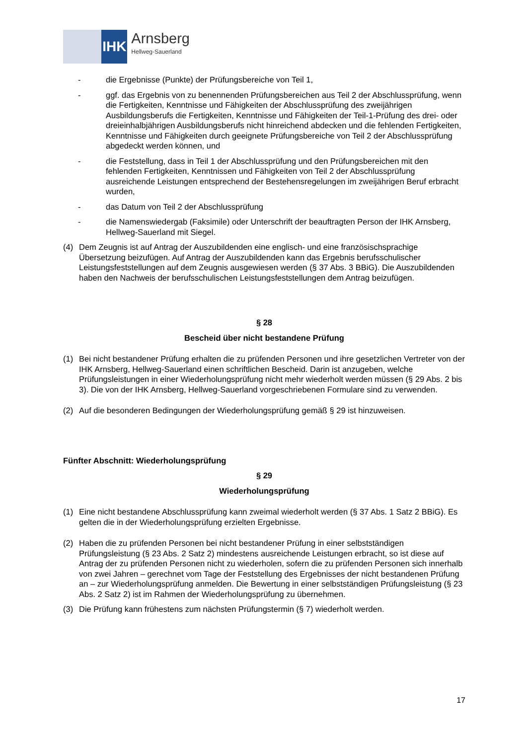IHK
Arnsberg
Hellweg-Sauerland
- die Ergebnisse (Punkte) der Prüfungsbereiche von Teil 1,
- ggf. das Ergebnis von zu benennenden Prüfungsbereichen aus Teil 2 der Abschlussprüfung, wenn die Fertigkeiten, Kenntnisse und Fähigkeiten der Abschlussprüfung des zweijährigen Ausbildungsberufs die Fertigkeiten, Kenntnisse und Fähigkeiten der Teil-1-Prüfung des drei- oder dreieinhalbjährigen Ausbildungsberufs nicht hinreichend abdecken und die fehlenden Fertigkeiten, Kenntnisse und Fähigkeiten durch geeignete Prüfungsbereiche von Teil 2 der Abschlussprüfung abgedeckt werden können, und
- die Feststellung, dass in Teil 1 der Abschlussprüfung und den Prüfungsbereichen mit den fehlenden Fertigkeiten, Kenntnissen und Fähigkeiten von Teil 2 der Abschlussprüfung ausreichende Leistungen entsprechend der Bestehensregelungen im zweijährigen Beruf erbracht wurden,
- das Datum von Teil 2 der Abschlussprüfung
- die Namenswiedergab (Faksimile) oder Unterschrift der beauftragten Person der IHK Arnsberg, Hellweg-Sauerland mit Siegel.
(4) Dem Zeugnis ist auf Antrag der Auszubildenden eine englisch- und eine französischsprachige Übersetzung beizufügen. Auf Antrag der Auszubildenden kann das Ergebnis berufsschulischer Leistungsfeststellungen auf dem Zeugnis ausgewiesen werden (§ 37 Abs. 3 BBiG). Die Auszubildenden haben den Nachweis der berufsschulischen Leistungsfeststellungen dem Antrag beizufügen.
§ 28
Bescheid über nicht bestandene Prüfung
(1) Bei nicht bestandener Prüfung erhalten die zu prüfenden Personen und ihre gesetzlichen Vertreter von der IHK Arnsberg, Hellweg-Sauerland einen schriftlichen Bescheid. Darin ist anzugeben, welche Prüfungsleistungen in einer Wiederholungsprüfung nicht mehr wiederholt werden müssen (§ 29 Abs. 2 bis 3). Die von der IHK Arnsberg, Hellweg-Sauerland vorgeschriebenen Formulare sind zu verwenden.
(2) Auf die besonderen Bedingungen der Wiederholungsprüfung gemäß § 29 ist hinzuweisen.
Fünfter Abschnitt: Wiederholungsprüfung
§ 29
Wiederholungsprüfung
(1) Eine nicht bestandene Abschlussprüfung kann zweimal wiederholt werden (§ 37 Abs. 1 Satz 2 BBiG). Es gelten die in der Wiederholungsprüfung erzielten Ergebnisse.
(2) Haben die zu prüfenden Personen bei nicht bestandener Prüfung in einer selbstständigen Prüfungsleistung (§ 23 Abs. 2 Satz 2) mindestens ausreichende Leistungen erbracht, so ist diese auf Antrag der zu prüfenden Personen nicht zu wiederholen, sofern die zu prüfenden Personen sich innerhalb von zwei Jahren – gerechnet vom Tage der Feststellung des Ergebnisses der nicht bestandenen Prüfung an – zur Wiederholungsprüfung anmelden. Die Bewertung in einer selbstständigen Prüfungsleistung (§ 23 Abs. 2 Satz 2) ist im Rahmen der Wiederholungsprüfung zu übernehmen.
(3) Die Prüfung kann frühestens zum nächsten Prüfungstermin (§ 7) wiederholt werden.
17